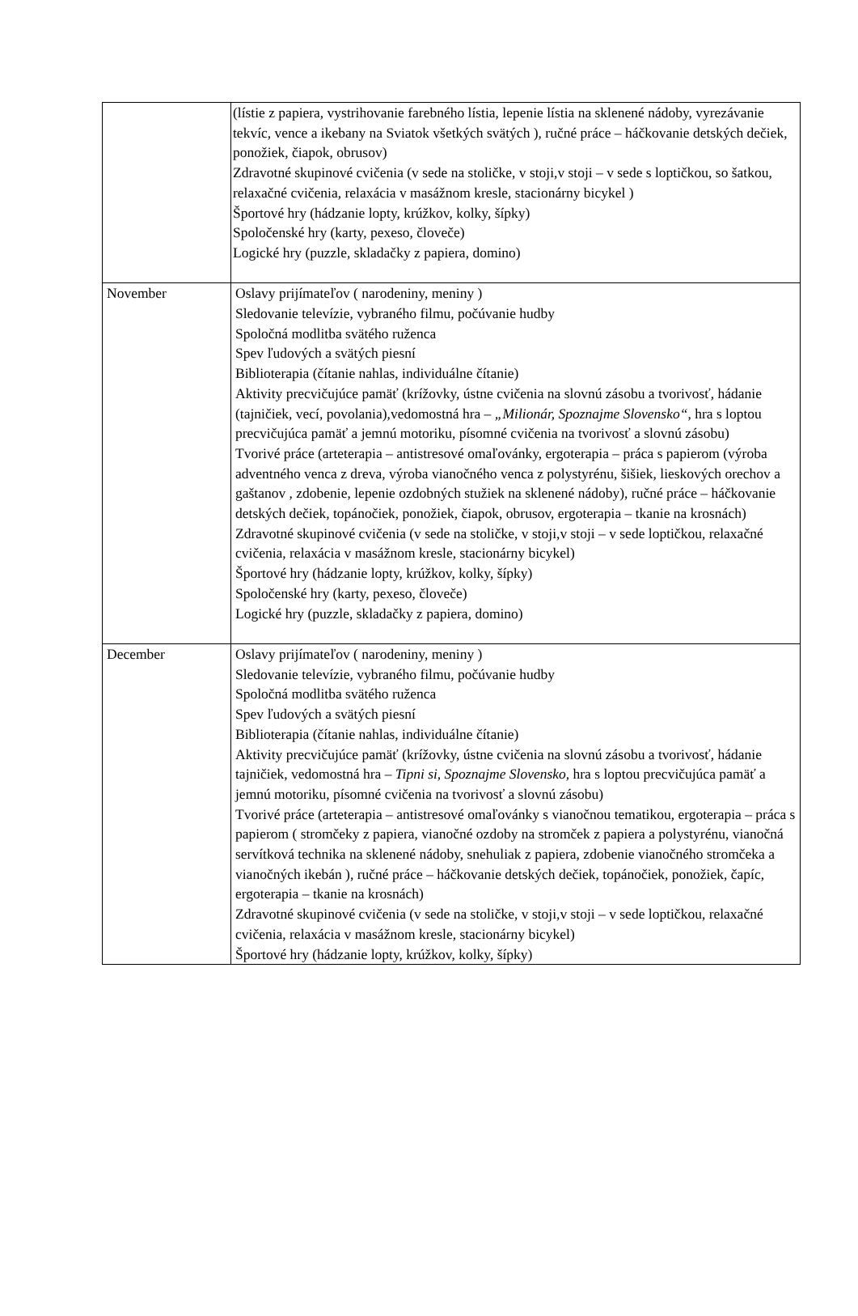| | (lístie z papiera, vystrihovanie farebného lístia, lepenie lístia na sklenené nádoby, vyrezávanie tekvíc, vence a ikebany na Sviatok všetkých svätých ), ručné práce – háčkovanie detských dečiek, ponožiek, čiapok, obrusov) Zdravotné skupinové cvičenia (v sede na stoličke, v stoji,v stoji – v sede s loptičkou, so šatkou, relaxačné cvičenia, relaxácia v masážnom kresle, stacionárny bicykel ) Športové hry (hádzanie lopty, krúžkov, kolky, šípky) Spoločenské hry (karty, pexeso, človeče) Logické hry (puzzle, skladačky z papiera, domino) |
| November | Oslavy prijímateľov ( narodeniny, meniny ) Sledovanie televízie, vybraného filmu, počúvanie hudby Spoločná modlitba svätého ruženca Spev ľudových a svätých piesní Biblioterapia (čítanie nahlas, individuálne čítanie) Aktivity precvičujúce pamäť (krížovky, ústne cvičenia na slovnú zásobu a tvorivosť, hádanie (tajničiek, vecí, povolania),vedomostná hra – „Milionár, Spoznajme Slovensko“ , hra s loptou precvičujúca pamäť a jemnú motoriku, písomné cvičenia na tvorivosť a slovnú zásobu) Tvorivé práce (arteterapia – antistresové omaľovánky, ergoterapia – práca s papierom (výroba adventného venca z dreva, výroba vianočného venca z polystyrénu, šišiek, lieskových orechov a gaštanov , zdobenie, lepenie ozdobných stužiek na sklenené nádoby), ručné práce – háčkovanie detských dečiek, topánočiek, ponožiek, čiapok, obrusov, ergoterapia – tkanie na krosnách) Zdravotné skupinové cvičenia (v sede na stoličke, v stoji,v stoji – v sede loptičkou, relaxačné cvičenia, relaxácia v masážnom kresle, stacionárny bicykel) Športové hry (hádzanie lopty, krúžkov, kolky, šípky) Spoločenské hry (karty, pexeso, človeče) Logické hry (puzzle, skladačky z papiera, domino) |
| December | Oslavy prijímateľov ( narodeniny, meniny ) Sledovanie televízie, vybraného filmu, počúvanie hudby Spoločná modlitba svätého ruženca Spev ľudových a svätých piesní Biblioterapia (čítanie nahlas, individuálne čítanie) Aktivity precvičujúce pamäť (krížovky, ústne cvičenia na slovnú zásobu a tvorivosť, hádanie tajničiek, vedomostná hra – Tipni si, Spoznajme Slovensko, hra s loptou precvičujúca pamäť a jemnú motoriku, písomné cvičenia na tvorivosť a slovnú zásobu) Tvorivé práce (arteterapia – antistresové omaľovánky s vianočnou tematikou, ergoterapia – práca s papierom ( stromčeky z papiera, vianočné ozdoby na stromček z papiera a polystyrénu, vianočná servítková technika na sklenené nádoby, snehuliak z papiera, zdobenie vianočného stromčeka a vianočných ikebán ), ručné práce – háčkovanie detských dečiek, topánočiek, ponožiek, čapíc, ergoterapia – tkanie na krosnách) Zdravotné skupinové cvičenia (v sede na stoličke, v stoji,v stoji – v sede loptičkou, relaxačné cvičenia, relaxácia v masážnom kresle, stacionárny bicykel) Športové hry (hádzanie lopty, krúžkov, kolky, šípky) |